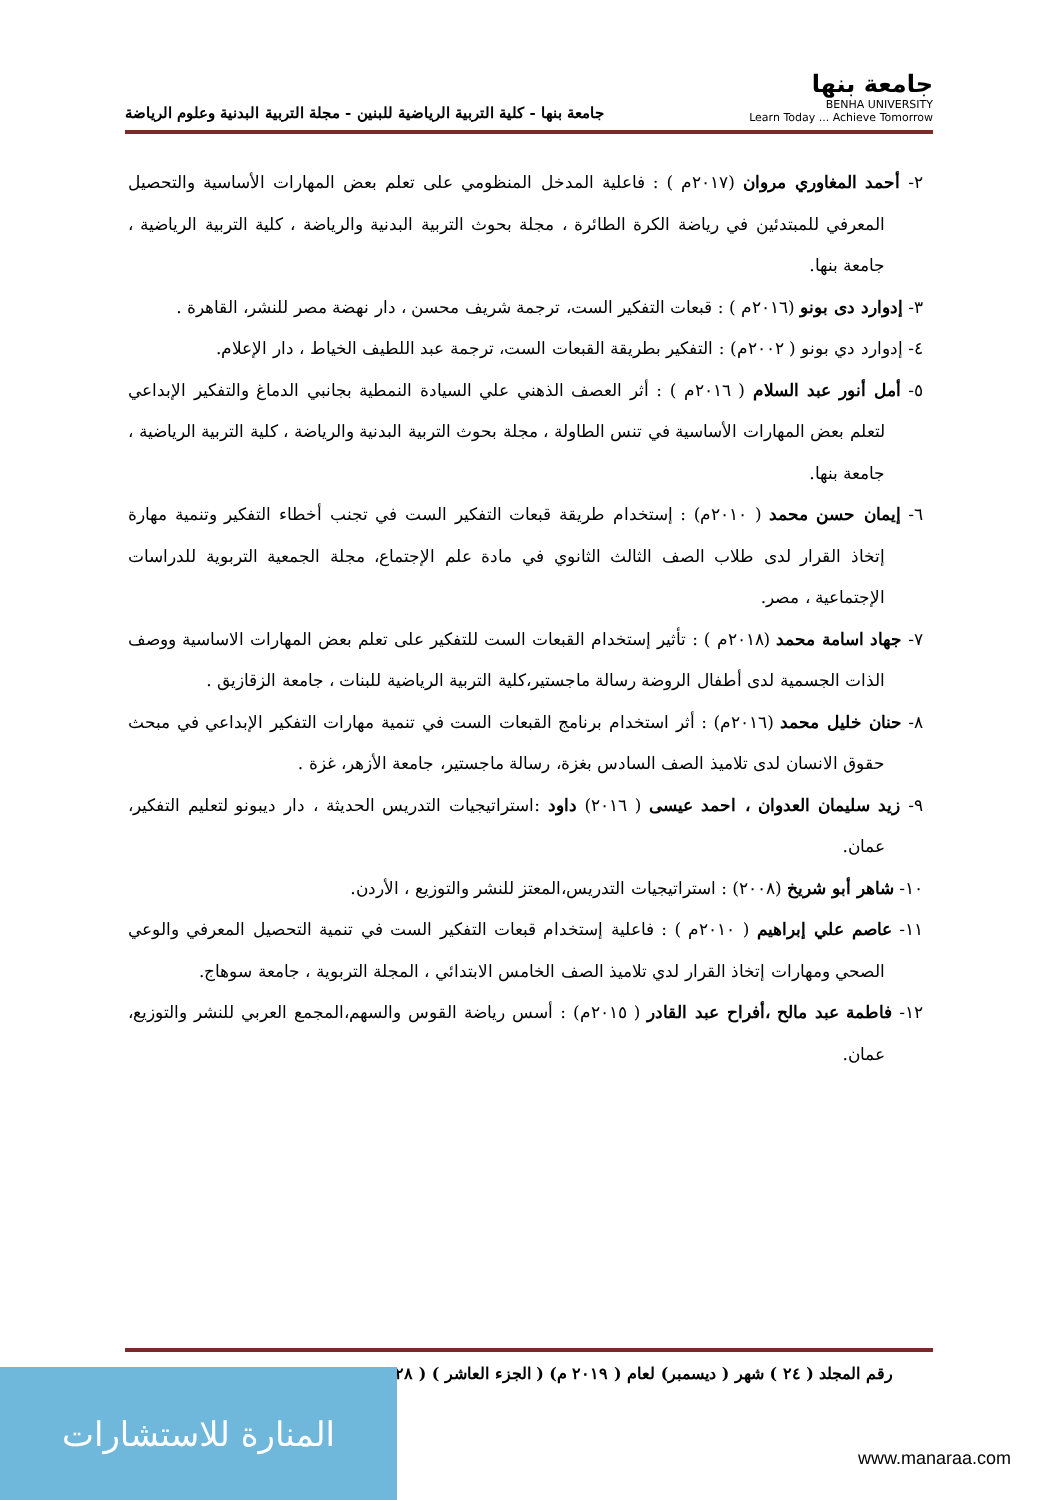جامعة بنها
BENHA UNIVERSITY
Learn Today ... Achieve Tomorrow
جامعة بنها - كلية التربية الرياضية للبنين - مجلة التربية البدنية وعلوم الرياضة
٢- أحمد المغاوري مروان (٢٠١٧م ) : فاعلية المدخل المنظومي على تعلم بعض المهارات الأساسية والتحصيل المعرفي للمبتدئين في رياضة الكرة الطائرة ، مجلة بحوث التربية البدنية والرياضة ، كلية التربية الرياضية ، جامعة بنها.
٣- إدوارد دى بونو (٢٠١٦م ) : قبعات التفكير الست، ترجمة شريف محسن ، دار نهضة مصر للنشر، القاهرة .
٤- إدوارد دي بونو ( ٢٠٠٢م) : التفكير بطريقة القبعات الست، ترجمة عبد اللطيف الخياط ، دار الإعلام.
٥- أمل أنور عبد السلام ( ٢٠١٦م ) : أثر العصف الذهني علي السيادة النمطية بجانبي الدماغ والتفكير الإبداعي لتعلم بعض المهارات الأساسية في تنس الطاولة ، مجلة بحوث التربية البدنية والرياضة ، كلية التربية الرياضية ، جامعة بنها.
٦- إيمان حسن محمد ( ٢٠١٠م) : إستخدام طريقة قبعات التفكير الست في تجنب أخطاء التفكير وتنمية مهارة إتخاذ القرار لدى طلاب الصف الثالث الثانوي في مادة علم الإجتماع، مجلة الجمعية التربوية للدراسات الإجتماعية ، مصر.
٧- جهاد اسامة محمد (٢٠١٨م ) : تأثير إستخدام القبعات الست للتفكير على تعلم بعض المهارات الاساسية ووصف الذات الجسمية لدى أطفال الروضة رسالة ماجستير،كلية التربية الرياضية للبنات ، جامعة الزقازيق .
٨- حنان خليل محمد (٢٠١٦م) : أثر استخدام برنامج القبعات الست في تنمية مهارات التفكير الإبداعي في مبحث حقوق الانسان لدى تلاميذ الصف السادس بغزة، رسالة ماجستير، جامعة الأزهر، غزة .
٩- زيد سليمان العدوان ، احمد عيسى ( ٢٠١٦) داود :استراتيجيات التدريس الحديثة ، دار ديبونو لتعليم التفكير، عمان.
١٠- شاهر أبو شريخ (٢٠٠٨) : استراتيجيات التدريس،المعتز للنشر والتوزيع ، الأردن.
١١- عاصم علي إبراهيم ( ٢٠١٠م ) : فاعلية إستخدام قبعات التفكير الست في تنمية التحصيل المعرفي والوعي الصحي ومهارات إتخاذ القرار لدي تلاميذ الصف الخامس الابتدائي ، المجلة التربوية ، جامعة سوهاج.
١٢- فاطمة عبد مالح ،أفراح عبد القادر ( ٢٠١٥م) : أسس رياضة القوس والسهم،المجمع العربي للنشر والتوزيع، عمان.
رقم المجلد ( ٢٤ ) شهر ( ديسمبر) لعام ( ٢٠١٩ م) ( الجزء العاشر ) ( ٢٨ )
المنارة للاستشارات
www.manaraa.com